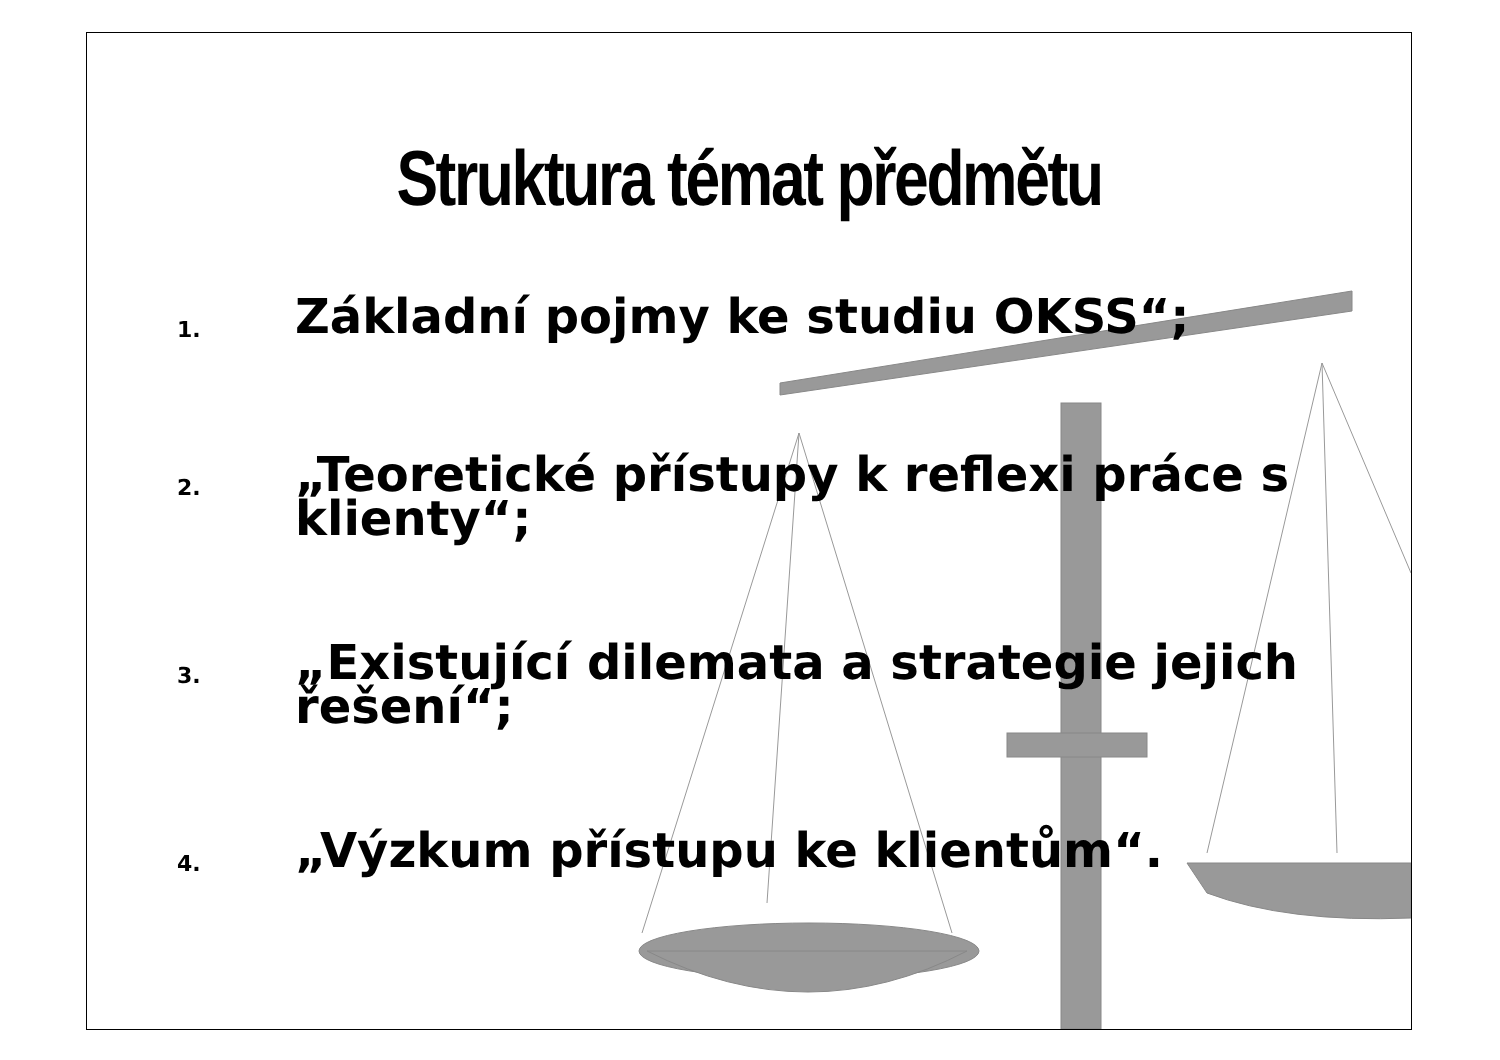Struktura témat předmětu
1. Základní pojmy ke studiu OKSS“;
2. „Teoretické přístupy k reflexi práce s klienty“;
3. „Existující dilemata a strategie jejich řešení“;
4. „Výzkum přístupu ke klientům“.